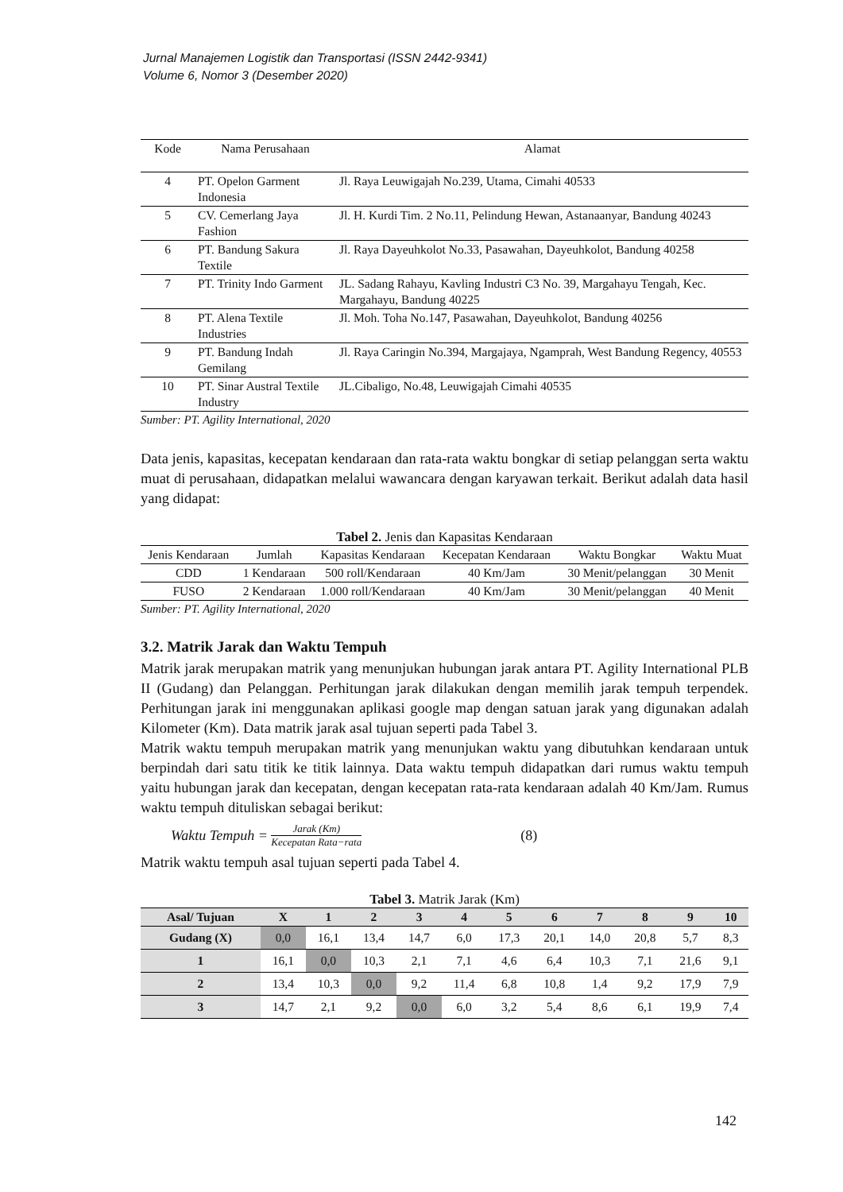Jurnal Manajemen Logistik dan Transportasi (ISSN 2442-9341)
Volume 6, Nomor 3 (Desember 2020)
| Kode | Nama Perusahaan | Alamat |
| 4 | PT. Opelon Garment Indonesia | Jl. Raya Leuwigajah No.239, Utama, Cimahi 40533 |
| 5 | CV. Cemerlang Jaya Fashion | Jl. H. Kurdi Tim. 2 No.11, Pelindung Hewan, Astanaanyar, Bandung 40243 |
| 6 | PT. Bandung Sakura Textile | Jl. Raya Dayeuhkolot No.33, Pasawahan, Dayeuhkolot, Bandung 40258 |
| 7 | PT. Trinity Indo Garment | JL. Sadang Rahayu, Kavling Industri C3 No. 39, Margahayu Tengah, Kec. Margahayu, Bandung 40225 |
| 8 | PT. Alena Textile Industries | Jl. Moh. Toha No.147, Pasawahan, Dayeuhkolot, Bandung 40256 |
| 9 | PT. Bandung Indah Gemilang | Jl. Raya Caringin No.394, Margajaya, Ngamprah, West Bandung Regency, 40553 |
| 10 | PT. Sinar Austral Textile Industry | JL.Cibaligo, No.48, Leuwigajah Cimahi 40535 |
Sumber: PT. Agility International, 2020
Data jenis, kapasitas, kecepatan kendaraan dan rata-rata waktu bongkar di setiap pelanggan serta waktu muat di perusahaan, didapatkan melalui wawancara dengan karyawan terkait. Berikut adalah data hasil yang didapat:
Tabel 2. Jenis dan Kapasitas Kendaraan
| Jenis Kendaraan | Jumlah | Kapasitas Kendaraan | Kecepatan Kendaraan | Waktu Bongkar | Waktu Muat |
| CDD | 1 Kendaraan | 500 roll/Kendaraan | 40 Km/Jam | 30 Menit/pelanggan | 30 Menit |
| FUSO | 2 Kendaraan | 1.000 roll/Kendaraan | 40 Km/Jam | 30 Menit/pelanggan | 40 Menit |
Sumber: PT. Agility International, 2020
3.2. Matrik Jarak dan Waktu Tempuh
Matrik jarak merupakan matrik yang menunjukan hubungan jarak antara PT. Agility International PLB II (Gudang) dan Pelanggan. Perhitungan jarak dilakukan dengan memilih jarak tempuh terpendek. Perhitungan jarak ini menggunakan aplikasi google map dengan satuan jarak yang digunakan adalah Kilometer (Km). Data matrik jarak asal tujuan seperti pada Tabel 3.
Matrik waktu tempuh merupakan matrik yang menunjukan waktu yang dibutuhkan kendaraan untuk berpindah dari satu titik ke titik lainnya. Data waktu tempuh didapatkan dari rumus waktu tempuh yaitu hubungan jarak dan kecepatan, dengan kecepatan rata-rata kendaraan adalah 40 Km/Jam. Rumus waktu tempuh dituliskan sebagai berikut:
Waktu Tempuh = Jarak (Km) Kecepatan Rata−rata (8)
Matrik waktu tempuh asal tujuan seperti pada Tabel 4.
Tabel 3. Matrik Jarak (Km)
| Asal/ Tujuan | X | 1 | 2 | 3 | 4 | 5 | 6 | 7 | 8 | 9 | 10 |
| --- | --- | --- | --- | --- | --- | --- | --- | --- | --- | --- | --- |
| Gudang (X) | 0,0 | 16,1 | 13,4 | 14,7 | 6,0 | 17,3 | 20,1 | 14,0 | 20,8 | 5,7 | 8,3 |
| 1 | 16,1 | 0,0 | 10,3 | 2,1 | 7,1 | 4,6 | 6,4 | 10,3 | 7,1 | 21,6 | 9,1 |
| 2 | 13,4 | 10,3 | 0,0 | 9,2 | 11,4 | 6,8 | 10,8 | 1,4 | 9,2 | 17,9 | 7,9 |
| 3 | 14,7 | 2,1 | 9,2 | 0,0 | 6,0 | 3,2 | 5,4 | 8,6 | 6,1 | 19,9 | 7,4 |
142